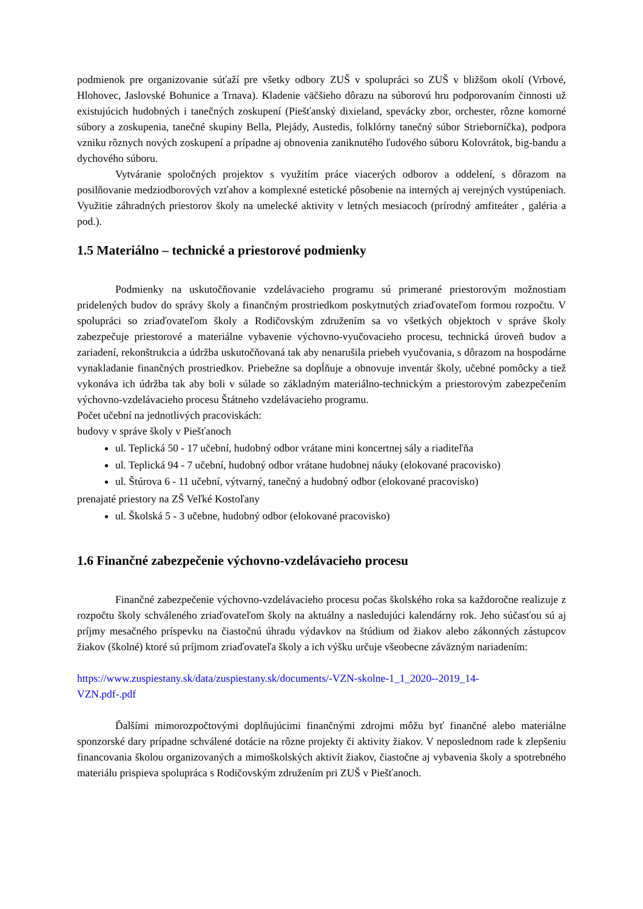podmienok pre organizovanie súťaží pre všetky odbory ZUŠ v spolupráci so ZUŠ v bližšom okolí (Vrbové, Hlohovec, Jaslovské Bohunice a Trnava). Kladenie väčšieho dôrazu na súborovú hru podporovaním činnosti už existujúcich hudobných i tanečných zoskupení (Piešťanský dixieland, spevácky zbor, orchester, rôzne komorné súbory a zoskupenia, tanečné skupiny Bella, Plejády, Austedis, folklórny tanečný súbor Strieborníčka), podpora vzniku rôznych nových zoskupení a prípadne aj obnovenia zaniknutého ľudového súboru Kolovrátok, big-bandu a dychového súboru.
Vytváranie spoločných projektov s využitím práce viacerých odborov a oddelení, s dôrazom na posilňovanie medziodborových vzťahov a komplexné estetické pôsobenie na interných aj verejných vystúpeniach. Využitie záhradných priestorov školy na umelecké aktivity v letných mesiacoch (prírodný amfiteáter , galéria a pod.).
1.5 Materiálno – technické a priestorové podmienky
Podmienky na uskutočňovanie vzdelávacieho programu sú primerané priestorovým možnostiam pridelených budov do správy školy a finančným prostriedkom poskytnutých zriaďovateľom formou rozpočtu. V spolupráci so zriaďovateľom školy a Rodičovským združením sa vo všetkých objektoch v správe školy zabezpečuje priestorové a materiálne vybavenie výchovno-vyučovacieho procesu, technická úroveň budov a zariadení, rekonštrukcia a údržba uskutočňovaná tak aby nenarušila priebeh vyučovania, s dôrazom na hospodárne vynakladanie finančných prostriedkov. Priebežne sa dopĺňuje a obnovuje inventár školy, učebné pomôcky a tiež vykonáva ich údržba tak aby boli v súlade so základným materiálno-technickým a priestorovým zabezpečením výchovno-vzdelávacieho procesu Štátneho vzdelávacieho programu.
Počet učební na jednotlivých pracoviskách:
budovy v správe školy v Piešťanoch
ul. Teplická 50 - 17 učební, hudobný odbor vrátane mini koncertnej sály a riaditeľňa
ul. Teplická 94 - 7 učební, hudobný odbor vrátane hudobnej náuky (elokované pracovisko)
ul. Štúrova 6 - 11 učební, výtvarný, tanečný a hudobný odbor (elokované pracovisko)
prenajaté priestory na ZŠ Veľké Kostoľany
ul. Školská 5 - 3 učebne, hudobný odbor (elokované pracovisko)
1.6 Finančné zabezpečenie výchovno-vzdelávacieho procesu
Finančné zabezpečenie výchovno-vzdelávacieho procesu počas školského roka sa každoročne realizuje z rozpočtu školy schváleného zriaďovateľom školy na aktuálny a nasledujúci kalendárny rok. Jeho súčasťou sú aj príjmy mesačného príspevku na čiastočnú úhradu výdavkov na štúdium od žiakov alebo zákonných zástupcov žiakov (školné) ktoré sú príjmom zriaďovateľa školy a ich výšku určuje všeobecne záväzným nariadením:
https://www.zuspiestany.sk/data/zuspiestany.sk/documents/-VZN-skolne-1_1_2020--2019_14-
VZN.pdf-.pdf
Ďalšími mimorozpočtovými doplňujúcimi finančnými zdrojmi môžu byť finančné alebo materiálne sponzorské dary prípadne schválené dotácie na rôzne projekty či aktivity žiakov. V neposlednom rade k zlepšeniu financovania školou organizovaných a mimoškolských aktivít žiakov, čiastočne aj vybavenia školy a spotrebného materiálu prispieva spolupráca s Rodičovským združením pri ZUŠ v Piešťanoch.